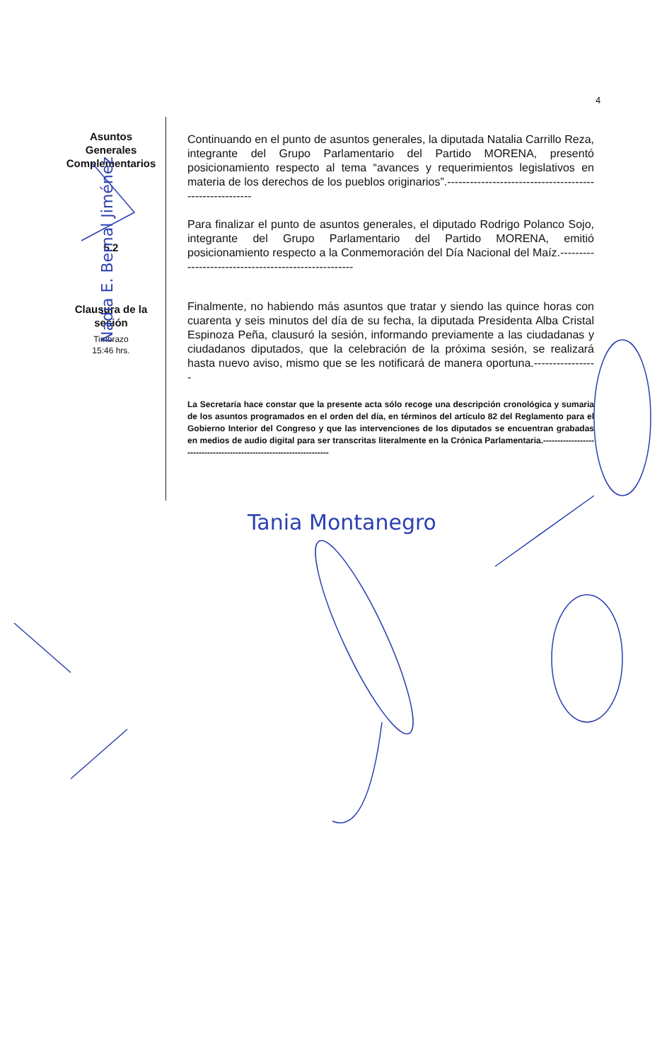4
Asuntos
Generales
Complementarios
5.2
Clausura de la
sesión
Timbrazo
15:46 hrs.
Continuando en el punto de asuntos generales, la diputada Natalia Carrillo Reza, integrante del Grupo Parlamentario del Partido MORENA, presentó posicionamiento respecto al tema “avances y requerimientos legislativos en materia de los derechos de los pueblos originarios”.--------------------------------------------------------
Para finalizar el punto de asuntos generales, el diputado Rodrigo Polanco Sojo, integrante del Grupo Parlamentario del Partido MORENA, emitió posicionamiento respecto a la Conmemoración del Día Nacional del Maíz.-----------------------------------------------------
Finalmente, no habiendo más asuntos que tratar y siendo las quince horas con cuarenta y seis minutos del día de su fecha, la diputada Presidenta Alba Cristal Espinoza Peña, clausuró la sesión, informando previamente a las ciudadanas y ciudadanos diputados, que la celebración de la próxima sesión, se realizará hasta nuevo aviso, mismo que se les notificará de manera oportuna.-----------------
La Secretaría hace constar que la presente acta sólo recoge una descripción cronológica y sumaria de los asuntos programados en el orden del día, en términos del artículo 82 del Reglamento para el Gobierno Interior del Congreso y que las intervenciones de los diputados se encuentran grabadas en medios de audio digital para ser transcritas literalmente en la Crónica Parlamentaria.--------------------------------------------------------------------
Tania Montanegro
Nadia E. Bernal Jiménez